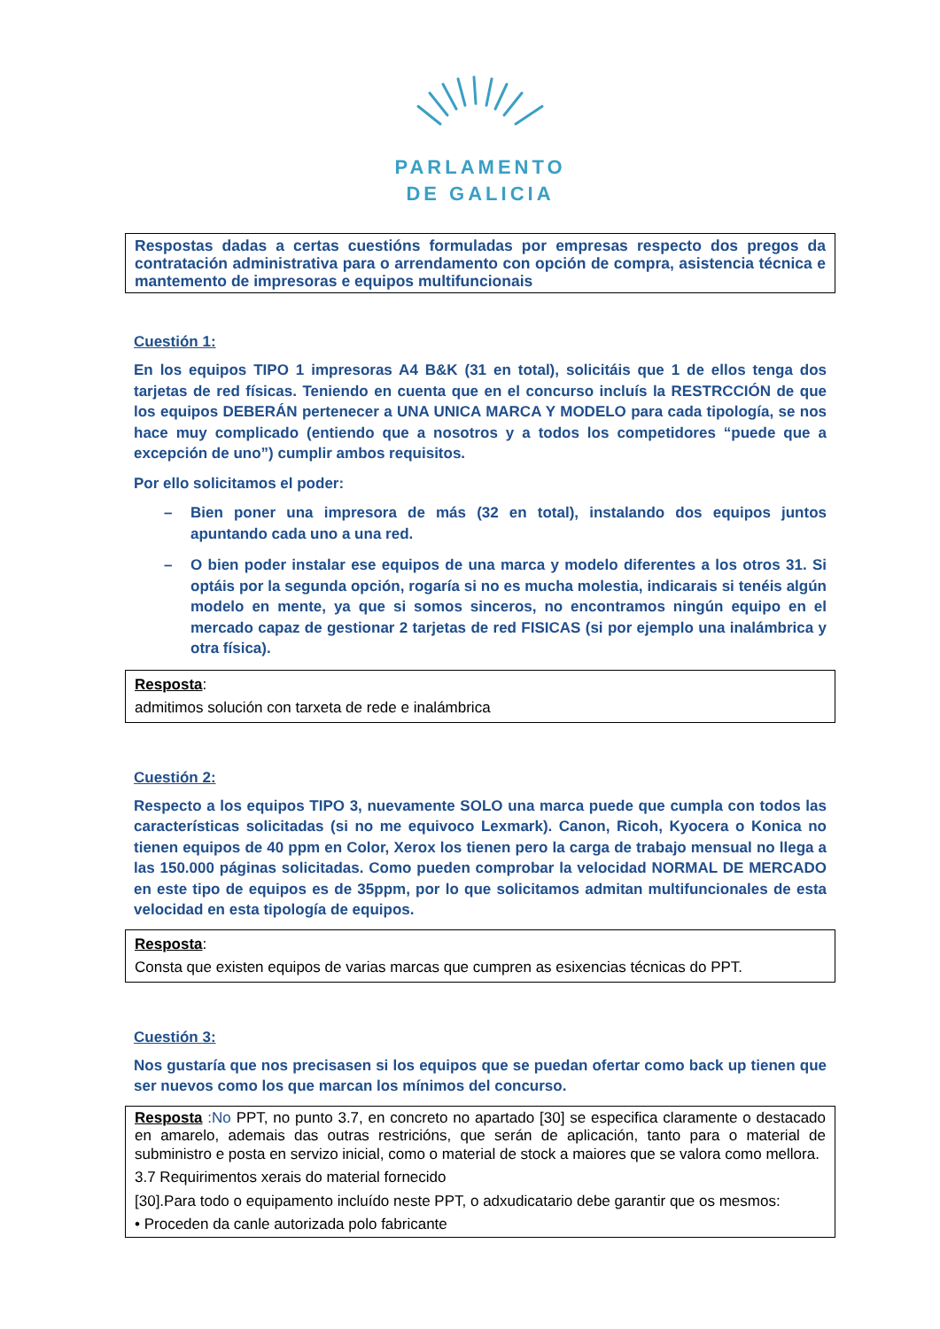PARLAMENTO
DE GALICIA
Respostas dadas a certas cuestións formuladas por empresas respecto dos pregos da contratación administrativa para o arrendamento con opción de compra, asistencia técnica e mantemento de impresoras e equipos multifuncionais
Cuestión 1:
En los equipos TIPO 1 impresoras A4 B&K (31 en total), solicitáis que 1 de ellos tenga dos tarjetas de red físicas. Teniendo en cuenta que en el concurso incluís la RESTRCCIÓN de que los equipos DEBERÁN pertenecer a UNA UNICA MARCA Y MODELO para cada tipología, se nos hace muy complicado (entiendo que a nosotros y a todos los competidores “puede que a excepción de uno”) cumplir ambos requisitos.
Por ello solicitamos el poder:
– Bien poner una impresora de más (32 en total), instalando dos equipos juntos apuntando cada uno a una red.
– O bien poder instalar ese equipos de una marca y modelo diferentes a los otros 31. Si optáis por la segunda opción, rogaría si no es mucha molestia, indicarais si tenéis algún modelo en mente, ya que si somos sinceros, no encontramos ningún equipo en el mercado capaz de gestionar 2 tarjetas de red FISICAS (si por ejemplo una inalámbrica y otra física).
Resposta:
admitimos solución con tarxeta de rede e inalámbrica
Cuestión 2:
Respecto a los equipos TIPO 3, nuevamente SOLO una marca puede que cumpla con todos las características solicitadas (si no me equivoco Lexmark). Canon, Ricoh, Kyocera o Konica no tienen equipos de 40 ppm en Color, Xerox los tienen pero la carga de trabajo mensual no llega a las 150.000 páginas solicitadas. Como pueden comprobar la velocidad NORMAL DE MERCADO en este tipo de equipos es de 35ppm, por lo que solicitamos admitan multifuncionales de esta velocidad en esta tipología de equipos.
Resposta:
Consta que existen equipos de varias marcas que cumpren as esixencias técnicas do PPT.
Cuestión 3:
Nos gustaría que nos precisasen si los equipos que se puedan ofertar como back up tienen que ser nuevos como los que marcan los mínimos del concurso.
Resposta :No PPT, no punto 3.7, en concreto no apartado [30] se especifica claramente o destacado en amarelo, ademais das outras restricións, que serán de aplicación, tanto para o material de subministro e posta en servizo inicial, como o material de stock a maiores que se valora como mellora.
3.7 Requirimentos xerais do material fornecido
[30].Para todo o equipamento incluído neste PPT, o adxudicatario debe garantir que os mesmos:
• Proceden da canle autorizada polo fabricante